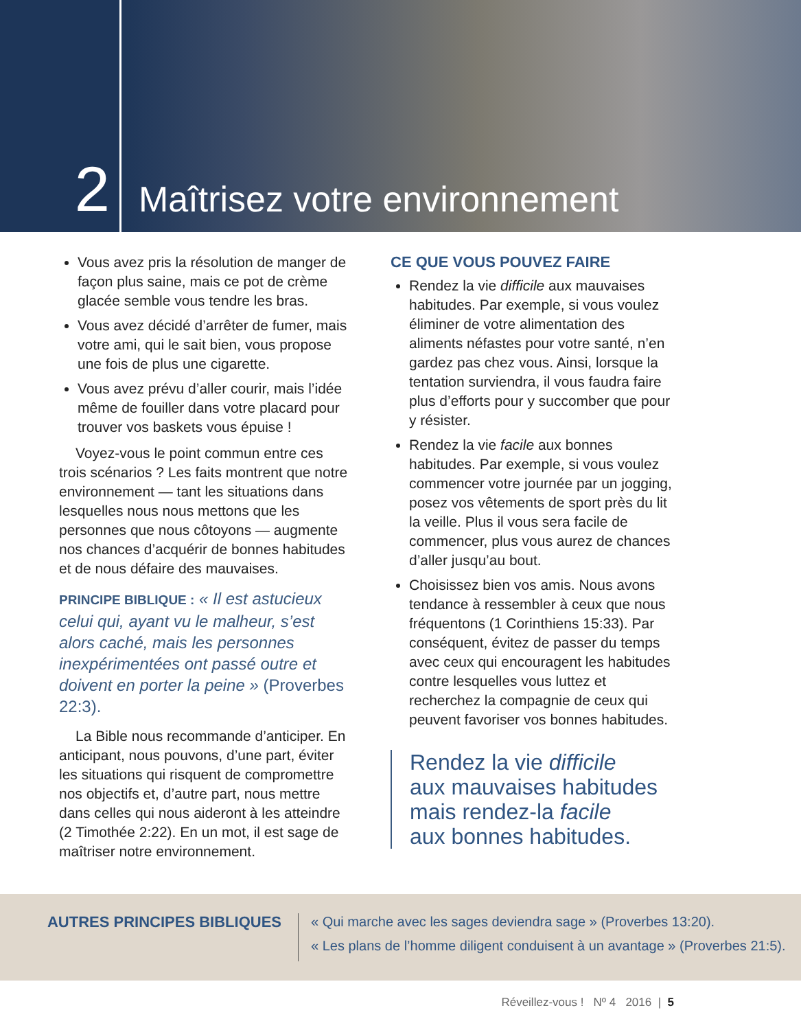2
Maîtrisez votre environnement
Vous avez pris la résolution de manger de façon plus saine, mais ce pot de crème glacée semble vous tendre les bras.
Vous avez décidé d’arrêter de fumer, mais votre ami, qui le sait bien, vous propose une fois de plus une cigarette.
Vous avez prévu d’aller courir, mais l’idée même de fouiller dans votre placard pour trouver vos baskets vous épuise !
Voyez-vous le point commun entre ces trois scénarios ? Les faits montrent que notre environnement — tant les situations dans lesquelles nous nous mettons que les personnes que nous côtoyons — augmente nos chances d’acquérir de bonnes habitudes et de nous défaire des mauvaises.
PRINCIPE BIBLIQUE : « Il est astucieux celui qui, ayant vu le malheur, s’est alors caché, mais les personnes inexpérimentées ont passé outre et doivent en porter la peine » (Proverbes 22:3).
La Bible nous recommande d’anticiper. En anticipant, nous pouvons, d’une part, éviter les situations qui risquent de compromettre nos objectifs et, d’autre part, nous mettre dans celles qui nous aideront à les atteindre (2 Timothée 2:22). En un mot, il est sage de maîtriser notre environnement.
CE QUE VOUS POUVEZ FAIRE
Rendez la vie difficile aux mauvaises habitudes. Par exemple, si vous voulez éliminer de votre alimentation des aliments néfastes pour votre santé, n’en gardez pas chez vous. Ainsi, lorsque la tentation surviendra, il vous faudra faire plus d’efforts pour y succomber que pour y résister.
Rendez la vie facile aux bonnes habitudes. Par exemple, si vous voulez commencer votre journée par un jogging, posez vos vêtements de sport près du lit la veille. Plus il vous sera facile de commencer, plus vous aurez de chances d’aller jusqu’au bout.
Choisissez bien vos amis. Nous avons tendance à ressembler à ceux que nous fréquentons (1 Corinthiens 15:33). Par conséquent, évitez de passer du temps avec ceux qui encouragent les habitudes contre lesquelles vous luttez et recherchez la compagnie de ceux qui peuvent favoriser vos bonnes habitudes.
Rendez la vie difficile
aux mauvaises habitudes
mais rendez-la facile
aux bonnes habitudes.
AUTRES PRINCIPES BIBLIQUES
« Qui marche avec les sages deviendra sage » (Proverbes 13:20).
« Les plans de l’homme diligent conduisent à un avantage » (Proverbes 21:5).
Réveillez-vous ! Nº 4 2016 | 5